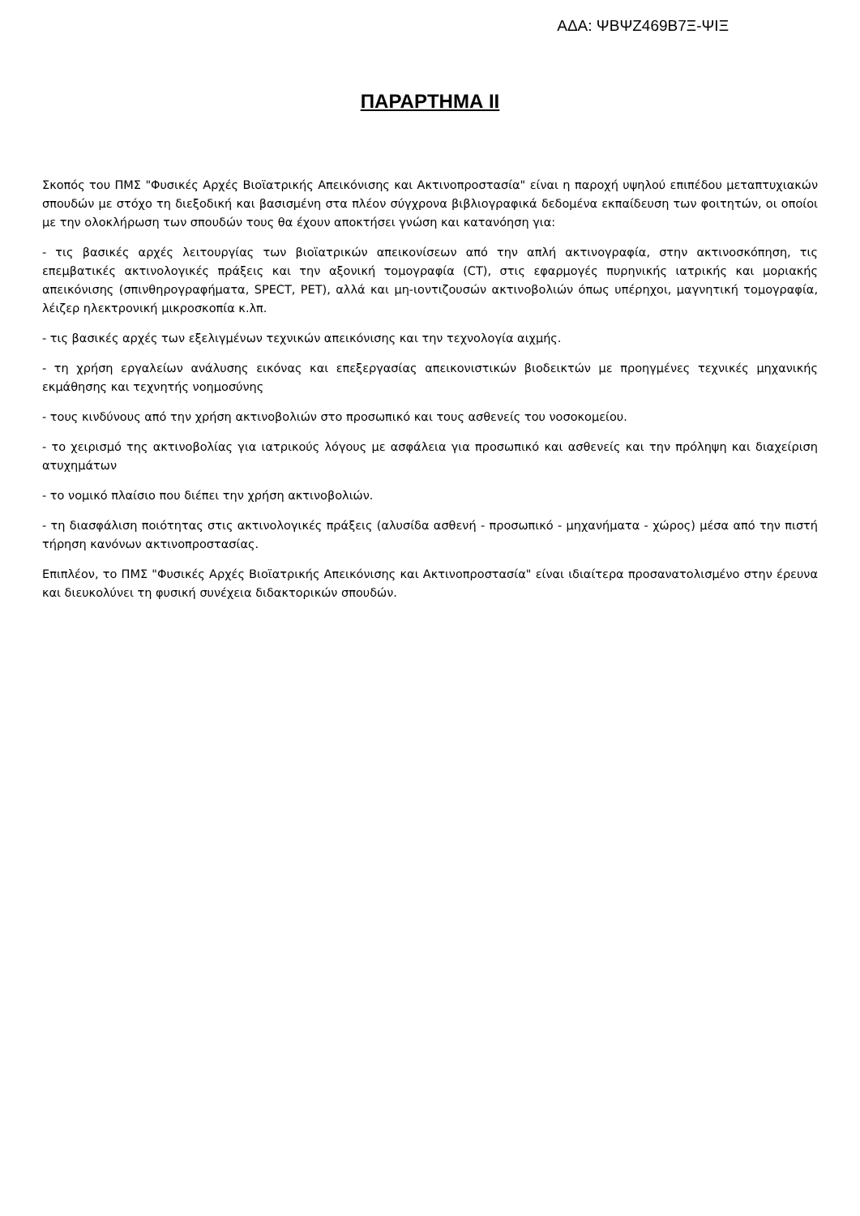ΑΔΑ: ΨΒΨΖ469Β7Ξ-ΨΙΞ
ΠΑΡΑΡΤΗΜΑ ΙΙ
Σκοπός του ΠΜΣ "Φυσικές Αρχές Βιοϊατρικής Απεικόνισης και Ακτινοπροστασία" είναι η παροχή υψηλού επιπέδου μεταπτυχιακών σπουδών με στόχο τη διεξοδική και βασισμένη στα πλέον σύγχρονα βιβλιογραφικά δεδομένα εκπαίδευση των φοιτητών, οι οποίοι με την ολοκλήρωση των σπουδών τους θα έχουν αποκτήσει γνώση και κατανόηση για:
- τις βασικές αρχές λειτουργίας των βιοϊατρικών απεικονίσεων από την απλή ακτινογραφία, στην ακτινοσκόπηση, τις επεμβατικές ακτινολογικές πράξεις και την αξονική τομογραφία (CT), στις εφαρμογές πυρηνικής ιατρικής και μοριακής απεικόνισης (σπινθηρογραφήματα, SPECT, PET), αλλά και μη-ιοντιζουσών ακτινοβολιών όπως υπέρηχοι, μαγνητική τομογραφία, λέιζερ ηλεκτρονική μικροσκοπία κ.λπ.
- τις βασικές αρχές των εξελιγμένων τεχνικών απεικόνισης και την τεχνολογία αιχμής.
- τη χρήση εργαλείων ανάλυσης εικόνας και επεξεργασίας απεικονιστικών βιοδεικτών με προηγμένες τεχνικές μηχανικής εκμάθησης και τεχνητής νοημοσύνης
- τους κινδύνους από την χρήση ακτινοβολιών στο προσωπικό και τους ασθενείς του νοσοκομείου.
- το χειρισμό της ακτινοβολίας για ιατρικούς λόγους με ασφάλεια για προσωπικό και ασθενείς και την πρόληψη και διαχείριση ατυχημάτων
- το νομικό πλαίσιο που διέπει την χρήση ακτινοβολιών.
- τη διασφάλιση ποιότητας στις ακτινολογικές πράξεις (αλυσίδα ασθενή - προσωπικό - μηχανήματα - χώρος) μέσα από την πιστή τήρηση κανόνων ακτινοπροστασίας.
Επιπλέον, το ΠΜΣ "Φυσικές Αρχές Βιοϊατρικής Απεικόνισης και Ακτινοπροστασία" είναι ιδιαίτερα προσανατολισμένο στην έρευνα και διευκολύνει τη φυσική συνέχεια διδακτορικών σπουδών.